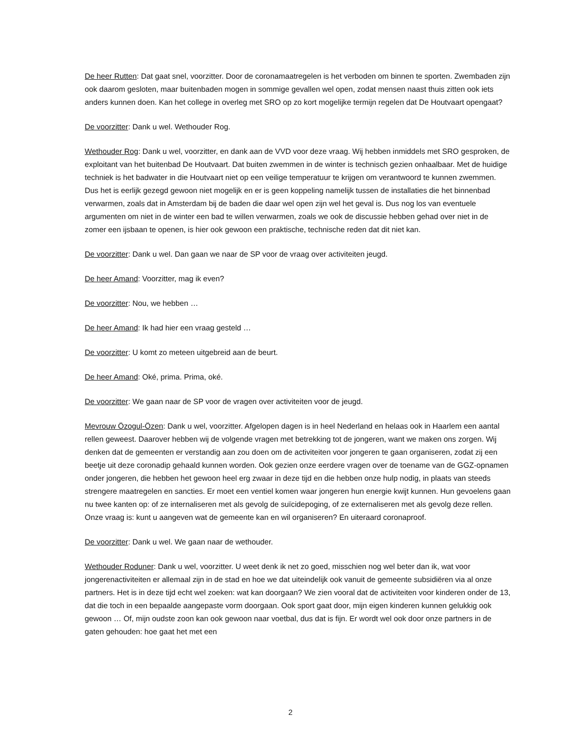De heer Rutten: Dat gaat snel, voorzitter. Door de coronamaatregelen is het verboden om binnen te sporten. Zwembaden zijn ook daarom gesloten, maar buitenbaden mogen in sommige gevallen wel open, zodat mensen naast thuis zitten ook iets anders kunnen doen. Kan het college in overleg met SRO op zo kort mogelijke termijn regelen dat De Houtvaart opengaat?
De voorzitter: Dank u wel. Wethouder Rog.
Wethouder Rog: Dank u wel, voorzitter, en dank aan de VVD voor deze vraag. Wij hebben inmiddels met SRO gesproken, de exploitant van het buitenbad De Houtvaart. Dat buiten zwemmen in de winter is technisch gezien onhaalbaar. Met de huidige techniek is het badwater in die Houtvaart niet op een veilige temperatuur te krijgen om verantwoord te kunnen zwemmen. Dus het is eerlijk gezegd gewoon niet mogelijk en er is geen koppeling namelijk tussen de installaties die het binnenbad verwarmen, zoals dat in Amsterdam bij de baden die daar wel open zijn wel het geval is. Dus nog los van eventuele argumenten om niet in de winter een bad te willen verwarmen, zoals we ook de discussie hebben gehad over niet in de zomer een ijsbaan te openen, is hier ook gewoon een praktische, technische reden dat dit niet kan.
De voorzitter: Dank u wel. Dan gaan we naar de SP voor de vraag over activiteiten jeugd.
De heer Amand: Voorzitter, mag ik even?
De voorzitter: Nou, we hebben …
De heer Amand: Ik had hier een vraag gesteld …
De voorzitter: U komt zo meteen uitgebreid aan de beurt.
De heer Amand: Oké, prima. Prima, oké.
De voorzitter: We gaan naar de SP voor de vragen over activiteiten voor de jeugd.
Mevrouw Özogul-Özen: Dank u wel, voorzitter. Afgelopen dagen is in heel Nederland en helaas ook in Haarlem een aantal rellen geweest. Daarover hebben wij de volgende vragen met betrekking tot de jongeren, want we maken ons zorgen. Wij denken dat de gemeenten er verstandig aan zou doen om de activiteiten voor jongeren te gaan organiseren, zodat zij een beetje uit deze coronadip gehaald kunnen worden. Ook gezien onze eerdere vragen over de toename van de GGZ-opnamen onder jongeren, die hebben het gewoon heel erg zwaar in deze tijd en die hebben onze hulp nodig, in plaats van steeds strengere maatregelen en sancties. Er moet een ventiel komen waar jongeren hun energie kwijt kunnen. Hun gevoelens gaan nu twee kanten op: of ze internaliseren met als gevolg de suïcidepoging, of ze externaliseren met als gevolg deze rellen. Onze vraag is: kunt u aangeven wat de gemeente kan en wil organiseren? En uiteraard coronaproof.
De voorzitter: Dank u wel. We gaan naar de wethouder.
Wethouder Roduner: Dank u wel, voorzitter. U weet denk ik net zo goed, misschien nog wel beter dan ik, wat voor jongerenactiviteiten er allemaal zijn in de stad en hoe we dat uiteindelijk ook vanuit de gemeente subsidiëren via al onze partners. Het is in deze tijd echt wel zoeken: wat kan doorgaan? We zien vooral dat de activiteiten voor kinderen onder de 13, dat die toch in een bepaalde aangepaste vorm doorgaan. Ook sport gaat door, mijn eigen kinderen kunnen gelukkig ook gewoon … Of, mijn oudste zoon kan ook gewoon naar voetbal, dus dat is fijn. Er wordt wel ook door onze partners in de gaten gehouden: hoe gaat het met een
2